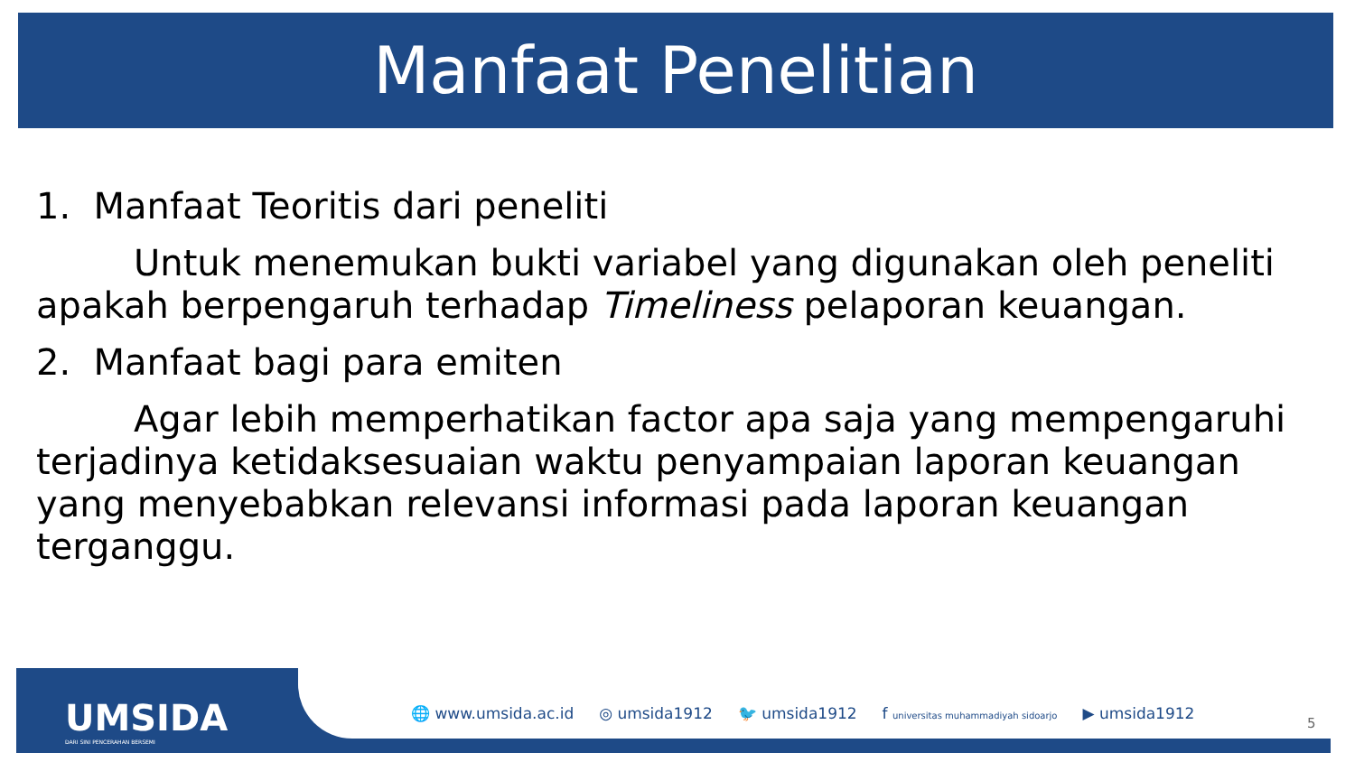Manfaat Penelitian
1. Manfaat Teoritis dari peneliti
Untuk menemukan bukti variabel yang digunakan oleh peneliti apakah berpengaruh terhadap Timeliness pelaporan keuangan.
2. Manfaat bagi para emiten
Agar lebih memperhatikan factor apa saja yang mempengaruhi terjadinya ketidaksesuaian waktu penyampaian laporan keuangan yang menyebabkan relevansi informasi pada laporan keuangan terganggu.
UMSIDA
DARI SINI PENCERAHAN BERSEMI
🌐 www.umsida.ac.id ◎ umsida1912 🐦 umsida1912 f universitas muhammadiyah sidoarjo ▶ umsida1912
5